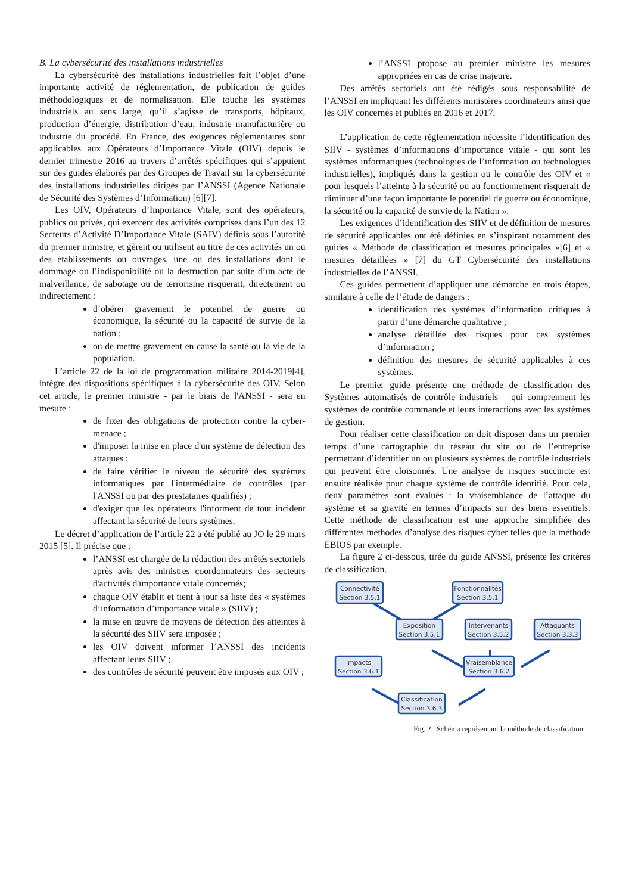B. La cybersécurité des installations industrielles
La cybersécurité des installations industrielles fait l’objet d’une importante activité de réglementation, de publication de guides méthodologiques et de normalisation. Elle touche les systèmes industriels au sens large, qu’il s’agisse de transports, hôpitaux, production d’énergie, distribution d’eau, industrie manufacturière ou industrie du procédé. En France, des exigences réglementaires sont applicables aux Opérateurs d’Importance Vitale (OIV) depuis le dernier trimestre 2016 au travers d’arrêtés spécifiques qui s’appuient sur des guides élaborés par des Groupes de Travail sur la cybersécurité des installations industrielles dirigés par l’ANSSI (Agence Nationale de Sécurité des Systèmes d’Information) [6][7].
Les OIV, Opérateurs d’Importance Vitale, sont des opérateurs, publics ou privés, qui exercent des activités comprises dans l’un des 12 Secteurs d’Activité D’Importance Vitale (SAIV) définis sous l’autorité du premier ministre, et gèrent ou utilisent au titre de ces activités un ou des établissements ou ouvrages, une ou des installations dont le dommage ou l’indisponibilité ou la destruction par suite d’un acte de malveillance, de sabotage ou de terrorisme risquerait, directement ou indirectement :
d’obérer gravement le potentiel de guerre ou économique, la sécurité ou la capacité de survie de la nation ;
ou de mettre gravement en cause la santé ou la vie de la population.
L’article 22 de la loi de programmation militaire 2014-2019[4], intègre des dispositions spécifiques à la cybersécurité des OIV. Selon cet article, le premier ministre - par le biais de l'ANSSI - sera en mesure :
de fixer des obligations de protection contre la cyber-menace ;
d'imposer la mise en place d'un système de détection des attaques ;
de faire vérifier le niveau de sécurité des systèmes informatiques par l'intermédiaire de contrôles (par l'ANSSI ou par des prestataires qualifiés) ;
d'exiger que les opérateurs l'informent de tout incident affectant la sécurité de leurs systèmes.
Le décret d’application de l’article 22 a été publié au JO le 29 mars 2015 [5]. Il précise que :
l’ANSSI est chargée de la rédaction des arrêtés sectoriels après avis des ministres coordonnateurs des secteurs d'activités d'importance vitale concernés;
chaque OIV établit et tient à jour sa liste des « systèmes d’information d’importance vitale » (SIIV) ;
la mise en œuvre de moyens de détection des atteintes à la sécurité des SIIV sera imposée ;
les OIV doivent informer l’ANSSI des incidents affectant leurs SIIV ;
des contrôles de sécurité peuvent être imposés aux OIV ;
l’ANSSI propose au premier ministre les mesures appropriées en cas de crise majeure.
Des arrêtés sectoriels ont été rédigés sous responsabilité de l’ANSSI en impliquant les différents ministères coordinateurs ainsi que les OIV concernés et publiés en 2016 et 2017.
L’application de cette réglementation nécessite l’identification des SIIV - systèmes d’informations d’importance vitale - qui sont les systèmes informatiques (technologies de l’information ou technologies industrielles), impliqués dans la gestion ou le contrôle des OIV et « pour lesquels l’atteinte à la sécurité ou au fonctionnement risquerait de diminuer d’une façon importante le potentiel de guerre ou économique, la sécurité ou la capacité de survie de la Nation ».
Les exigences d’identification des SIIV et de définition de mesures de sécurité applicables ont été définies en s’inspirant notamment des guides « Méthode de classification et mesures principales »[6] et « mesures détaillées » [7] du GT Cybersécurité des installations industrielles de l’ANSSI.
Ces guides permettent d’appliquer une démarche en trois étapes, similaire à celle de l’étude de dangers :
identification des systèmes d’information critiques à partir d’une démarche qualitative ;
analyse détaillée des risques pour ces systèmes d’information ;
définition des mesures de sécurité applicables à ces systèmes.
Le premier guide présente une méthode de classification des Systèmes automatisés de contrôle industriels – qui comprennent les systèmes de contrôle commande et leurs interactions avec les systèmes de gestion.
Pour réaliser cette classification on doit disposer dans un premier temps d’une cartographie du réseau du site ou de l’entreprise permettant d’identifier un ou plusieurs systèmes de contrôle industriels qui peuvent être cloisonnés. Une analyse de risques succincte est ensuite réalisée pour chaque système de contrôle identifié. Pour cela, deux paramètres sont évalués : la vraisemblance de l’attaque du système et sa gravité en termes d’impacts sur des biens essentiels. Cette méthode de classification est une approche simplifiée des différentes méthodes d’analyse des risques cyber telles que la méthode EBIOS par exemple.
La figure 2 ci-dessous, tirée du guide ANSSI, présente les critères de classification.
Connectivité
Section 3.5.1
Fonctionnalités
Section 3.5.1
Exposition
Section 3.5.1
Intervenants
Section 3.5.2
Attaquants
Section 3.3.3
Impacts
Section 3.6.1
Vraisemblance
Section 3.6.2
Classification
Section 3.6.3
Fig. 2. Schéma représentant la méthode de classification